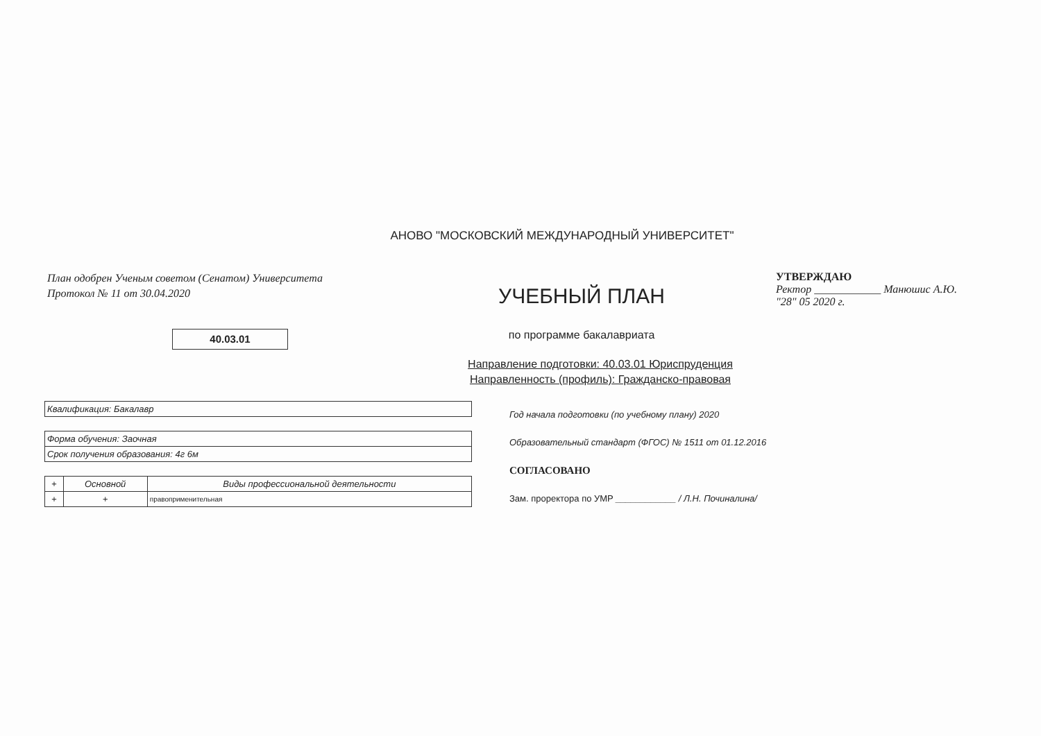АНОВО "МОСКОВСКИЙ МЕЖДУНАРОДНЫЙ УНИВЕРСИТЕТ"
План одобрен Ученым советом (Сенатом) Университета
Протокол № 11 от 30.04.2020
40.03.01
УЧЕБНЫЙ ПЛАН
по программе бакалавриата
УТВЕРЖДАЮ
Ректор ____________ Манюшис А.Ю.
"28" 05 2020 г.
Направление подготовки: 40.03.01 Юриспруденция
Направленность (профиль): Гражданско-правовая
| Квалификация: Бакалавр |
| Форма обучения: Заочная |
| Срок получения образования: 4г 6м |
| + | Основной | Виды профессиональной деятельности |
| + | + | правоприменительная |
Год начала подготовки (по учебному плану) 2020
Образовательный стандарт (ФГОС) № 1511 от 01.12.2016
СОГЛАСОВАНО
Зам. проректора по УМР ____________ / Л.Н. Починалина/